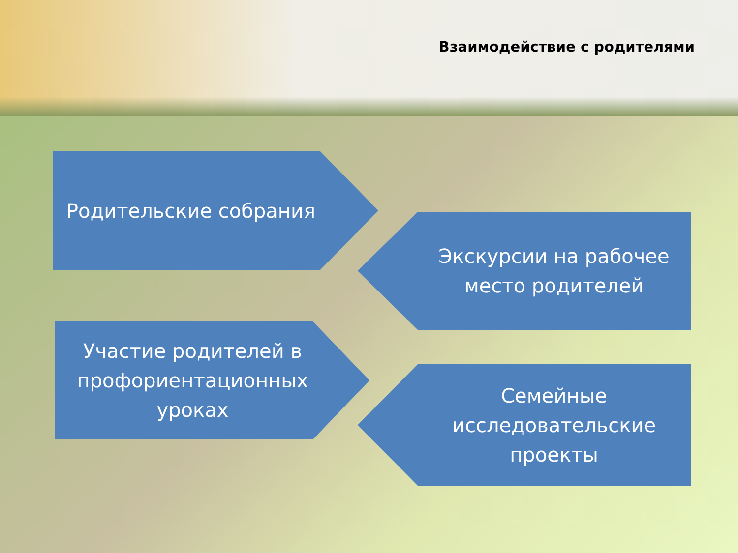Взаимодействие с родителями
Родительские собрания
Экскурсии на рабочее
место родителей
Участие родителей в
профориентационных
уроках
Семейные
исследовательские
проекты